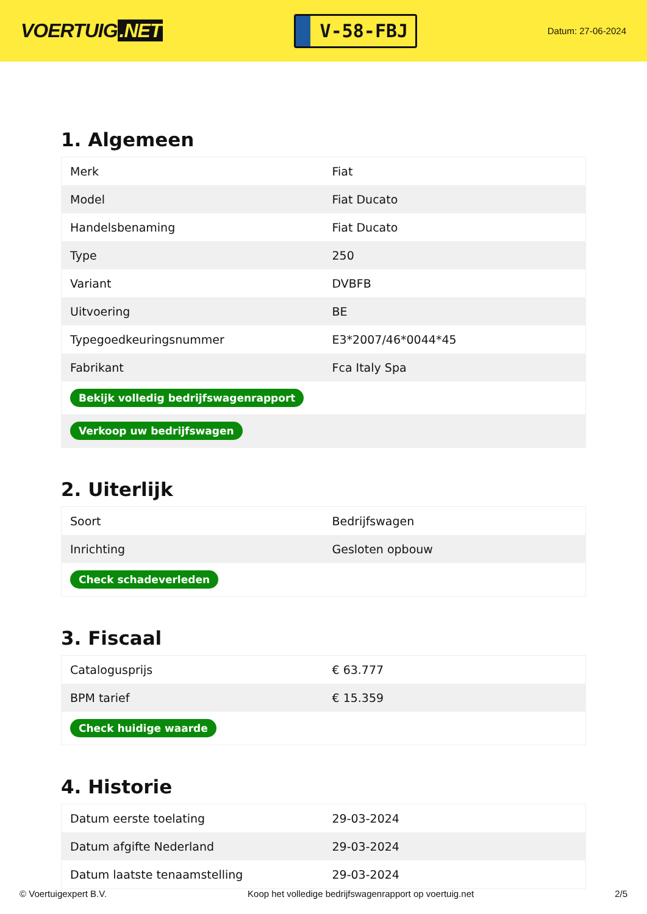VOERTUIG.NET
V-58-FBJ
Datum: 27-06-2024
1. Algemeen
| Merk | Fiat |
| Model | Fiat Ducato |
| Handelsbenaming | Fiat Ducato |
| Type | 250 |
| Variant | DVBFB |
| Uitvoering | BE |
| Typegoedkeuringsnummer | E3*2007/46*0044*45 |
| Fabrikant | Fca Italy Spa |
| Bekijk volledig bedrijfswagenrapport | |
| Verkoop uw bedrijfswagen | |
2. Uiterlijk
| Soort | Bedrijfswagen |
| Inrichting | Gesloten opbouw |
| Check schadeverleden | |
3. Fiscaal
| Catalogusprijs | € 63.777 |
| BPM tarief | € 15.359 |
| Check huidige waarde | |
4. Historie
| Datum eerste toelating | 29-03-2024 |
| Datum afgifte Nederland | 29-03-2024 |
| Datum laatste tenaamstelling | 29-03-2024 |
© Voertuigexpert B.V. Koop het volledige bedrijfswagenrapport op voertuig.net 2/5